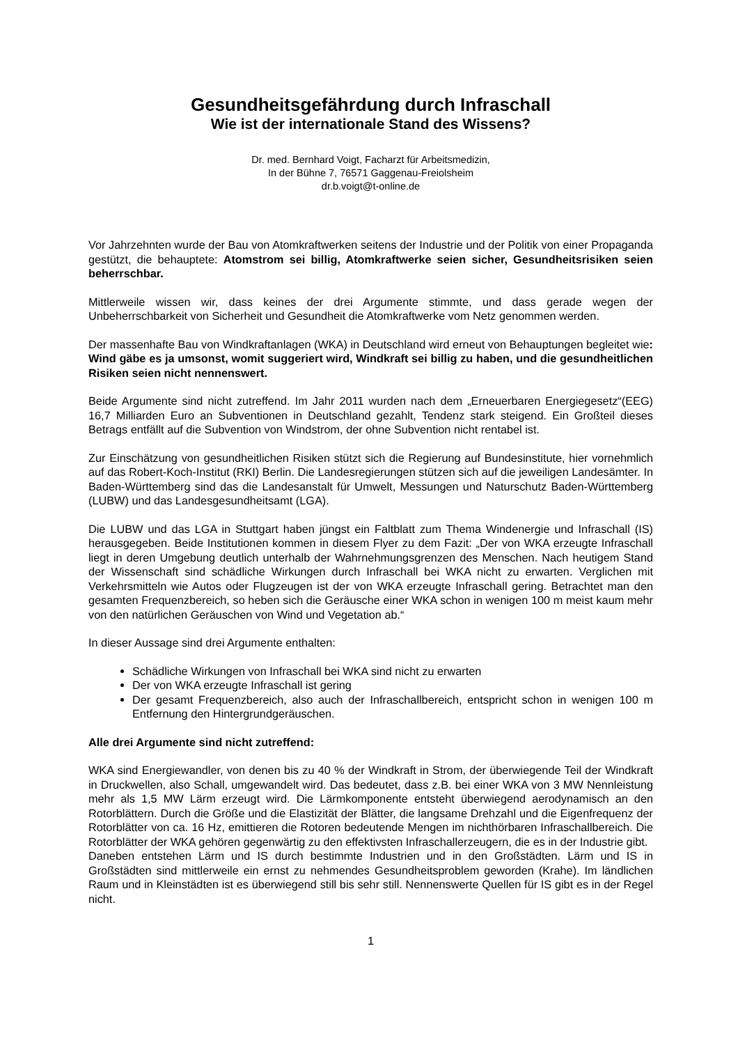Gesundheitsgefährdung durch Infraschall
Wie ist der internationale Stand des Wissens?
Dr. med. Bernhard Voigt, Facharzt für Arbeitsmedizin,
In der Bühne 7, 76571 Gaggenau-Freiolsheim
dr.b.voigt@t-online.de
Vor Jahrzehnten wurde der Bau von Atomkraftwerken seitens der Industrie und der Politik von einer Propaganda gestützt, die behauptete: Atomstrom sei billig, Atomkraftwerke seien sicher, Gesundheitsrisiken seien beherrschbar.
Mittlerweile wissen wir, dass keines der drei Argumente stimmte, und dass gerade wegen der Unbeherrschbarkeit von Sicherheit und Gesundheit die Atomkraftwerke vom Netz genommen werden.
Der massenhafte Bau von Windkraftanlagen (WKA) in Deutschland wird erneut von Behauptungen begleitet wie: Wind gäbe es ja umsonst, womit suggeriert wird, Windkraft sei billig zu haben, und die gesundheitlichen Risiken seien nicht nennenswert.
Beide Argumente sind nicht zutreffend. Im Jahr 2011 wurden nach dem „Erneuerbaren Energiegesetz“(EEG) 16,7 Milliarden Euro an Subventionen in Deutschland gezahlt, Tendenz stark steigend. Ein Großteil dieses Betrags entfällt auf die Subvention von Windstrom, der ohne Subvention nicht rentabel ist.
Zur Einschätzung von gesundheitlichen Risiken stützt sich die Regierung auf Bundesinstitute, hier vornehmlich auf das Robert-Koch-Institut (RKI) Berlin. Die Landesregierungen stützen sich auf die jeweiligen Landesämter. In Baden-Württemberg sind das die Landesanstalt für Umwelt, Messungen und Naturschutz Baden-Württemberg (LUBW) und das Landesgesundheitsamt (LGA).
Die LUBW und das LGA in Stuttgart haben jüngst ein Faltblatt zum Thema Windenergie und Infraschall (IS) herausgegeben. Beide Institutionen kommen in diesem Flyer zu dem Fazit: „Der von WKA erzeugte Infraschall liegt in deren Umgebung deutlich unterhalb der Wahrnehmungsgrenzen des Menschen. Nach heutigem Stand der Wissenschaft sind schädliche Wirkungen durch Infraschall bei WKA nicht zu erwarten. Verglichen mit Verkehrsmitteln wie Autos oder Flugzeugen ist der von WKA erzeugte Infraschall gering. Betrachtet man den gesamten Frequenzbereich, so heben sich die Geräusche einer WKA schon in wenigen 100 m meist kaum mehr von den natürlichen Geräuschen von Wind und Vegetation ab.“
In dieser Aussage sind drei Argumente enthalten:
Schädliche Wirkungen von Infraschall bei WKA sind nicht zu erwarten
Der von WKA erzeugte Infraschall ist gering
Der gesamt Frequenzbereich, also auch der Infraschallbereich, entspricht schon in wenigen 100 m Entfernung den Hintergrundgeräuschen.
Alle drei Argumente sind nicht zutreffend:
WKA sind Energiewandler, von denen bis zu 40 % der Windkraft in Strom, der überwiegende Teil der Windkraft in Druckwellen, also Schall, umgewandelt wird. Das bedeutet, dass z.B. bei einer WKA von 3 MW Nennleistung mehr als 1,5 MW Lärm erzeugt wird. Die Lärmkomponente entsteht überwiegend aerodynamisch an den Rotorblättern. Durch die Größe und die Elastizität der Blätter, die langsame Drehzahl und die Eigenfrequenz der Rotorblätter von ca. 16 Hz, emittieren die Rotoren bedeutende Mengen im nichthörbaren Infraschallbereich. Die Rotorblätter der WKA gehören gegenwärtig zu den effektivsten Infraschallerzeugern, die es in der Industrie gibt.
Daneben entstehen Lärm und IS durch bestimmte Industrien und in den Großstädten. Lärm und IS in Großstädten sind mittlerweile ein ernst zu nehmendes Gesundheitsproblem geworden (Krahe). Im ländlichen Raum und in Kleinstädten ist es überwiegend still bis sehr still. Nennenswerte Quellen für IS gibt es in der Regel nicht.
1